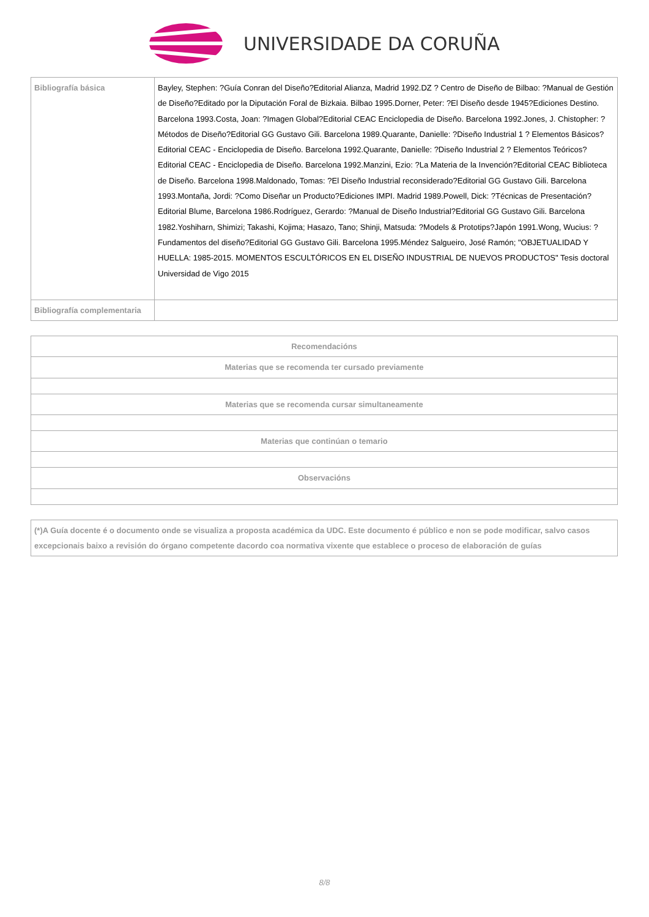UNIVERSIDADE DA CORUÑA
| Bibliografía básica | Bayley, Stephen: ?Guía Conran del Diseño?Editorial Alianza, Madrid 1992.DZ ? Centro de Diseño de Bilbao: ?Manual de Gestión de Diseño?Editado por la Diputación Foral de Bizkaia. Bilbao 1995.Dorner, Peter: ?El Diseño desde 1945?Ediciones Destino. Barcelona 1993.Costa, Joan: ?Imagen Global?Editorial CEAC Enciclopedia de Diseño. Barcelona 1992.Jones, J. Chistopher: ?Métodos de Diseño?Editorial GG Gustavo Gili. Barcelona 1989.Quarante, Danielle: ?Diseño Industrial 1 ? Elementos Básicos?Editorial CEAC - Enciclopedia de Diseño. Barcelona 1992.Quarante, Danielle: ?Diseño Industrial 2 ? Elementos Teóricos?Editorial CEAC - Enciclopedia de Diseño. Barcelona 1992.Manzini, Ezio: ?La Materia de la Invención?Editorial CEAC Biblioteca de Diseño. Barcelona 1998.Maldonado, Tomas: ?El Diseño Industrial reconsiderado?Editorial GG Gustavo Gili. Barcelona 1993.Montaña, Jordi: ?Como Diseñar un Producto?Ediciones IMPI. Madrid 1989.Powell, Dick: ?Técnicas de Presentación?Editorial Blume, Barcelona 1986.Rodríguez, Gerardo: ?Manual de Diseño Industrial?Editorial GG Gustavo Gili. Barcelona 1982.Yoshiharn, Shimizi; Takashi, Kojima; Hasazo, Tano; Shinji, Matsuda: ?Models & Prototips?Japón 1991.Wong, Wucius: ?Fundamentos del diseño?Editorial GG Gustavo Gili. Barcelona 1995.Méndez Salgueiro, José Ramón; "OBJETUALIDAD Y HUELLA: 1985-2015. MOMENTOS ESCULTÓRICOS EN EL DISEÑO INDUSTRIAL DE NUEVOS PRODUCTOS" Tesis doctoral Universidad de Vigo 2015 |
| Bibliografía complementaria | |
| Recomendacións |
| Materias que se recomenda ter cursado previamente |
| Materias que se recomenda cursar simultaneamente |
| Materias que continúan o temario |
| Observacións |
| (*)A Guía docente é o documento onde se visualiza a proposta académica da UDC. Este documento é público e non se pode modificar, salvo casos excepcionais baixo a revisión do órgano competente dacordo coa normativa vixente que establece o proceso de elaboración de guías |
8/8